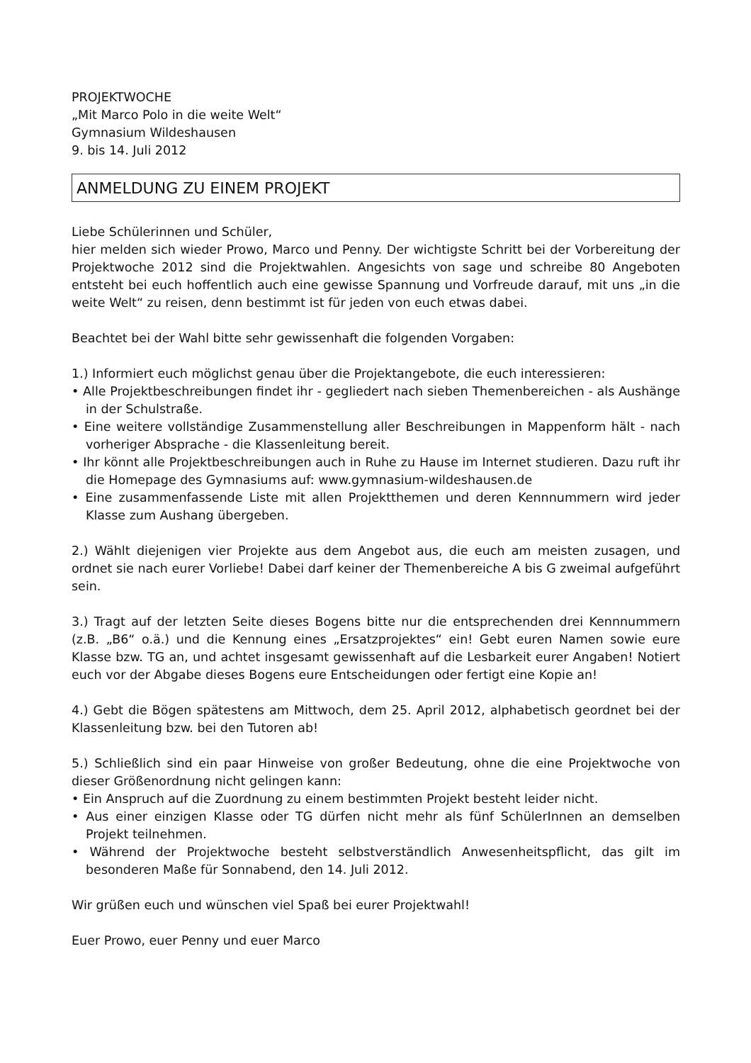PROJEKTWOCHE
„Mit Marco Polo in die weite Welt“
Gymnasium Wildeshausen
9. bis 14. Juli 2012
ANMELDUNG ZU EINEM PROJEKT
Liebe Schülerinnen und Schüler,
hier melden sich wieder Prowo, Marco und Penny. Der wichtigste Schritt bei der Vorbereitung der Projektwoche 2012 sind die Projektwahlen. Angesichts von sage und schreibe 80 Angeboten entsteht bei euch hoffentlich auch eine gewisse Spannung und Vorfreude darauf, mit uns „in die weite Welt“ zu reisen, denn bestimmt ist für jeden von euch etwas dabei.
Beachtet bei der Wahl bitte sehr gewissenhaft die folgenden Vorgaben:
1.) Informiert euch möglichst genau über die Projektangebote, die euch interessieren:
• Alle Projektbeschreibungen findet ihr - gegliedert nach sieben Themenbereichen - als Aushänge in der Schulstraße.
• Eine weitere vollständige Zusammenstellung aller Beschreibungen in Mappenform hält - nach vorheriger Absprache - die Klassenleitung bereit.
• Ihr könnt alle Projektbeschreibungen auch in Ruhe zu Hause im Internet studieren. Dazu ruft ihr die Homepage des Gymnasiums auf: www.gymnasium-wildeshausen.de
• Eine zusammenfassende Liste mit allen Projektthemen und deren Kennnummern wird jeder Klasse zum Aushang übergeben.
2.) Wählt diejenigen vier Projekte aus dem Angebot aus, die euch am meisten zusagen, und ordnet sie nach eurer Vorliebe! Dabei darf keiner der Themenbereiche A bis G zweimal aufgeführt sein.
3.) Tragt auf der letzten Seite dieses Bogens bitte nur die entsprechenden drei Kennnummern (z.B. „B6“ o.ä.) und die Kennung eines „Ersatzprojektes“ ein! Gebt euren Namen sowie eure Klasse bzw. TG an, und achtet insgesamt gewissenhaft auf die Lesbarkeit eurer Angaben! Notiert euch vor der Abgabe dieses Bogens eure Entscheidungen oder fertigt eine Kopie an!
4.) Gebt die Bögen spätestens am Mittwoch, dem 25. April 2012, alphabetisch geordnet bei der Klassenleitung bzw. bei den Tutoren ab!
5.) Schließlich sind ein paar Hinweise von großer Bedeutung, ohne die eine Projektwoche von dieser Größenordnung nicht gelingen kann:
• Ein Anspruch auf die Zuordnung zu einem bestimmten Projekt besteht leider nicht.
• Aus einer einzigen Klasse oder TG dürfen nicht mehr als fünf SchülerInnen an demselben Projekt teilnehmen.
• Während der Projektwoche besteht selbstverständlich Anwesenheitspflicht, das gilt im besonderen Maße für Sonnabend, den 14. Juli 2012.
Wir grüßen euch und wünschen viel Spaß bei eurer Projektwahl!
Euer Prowo, euer Penny und euer Marco